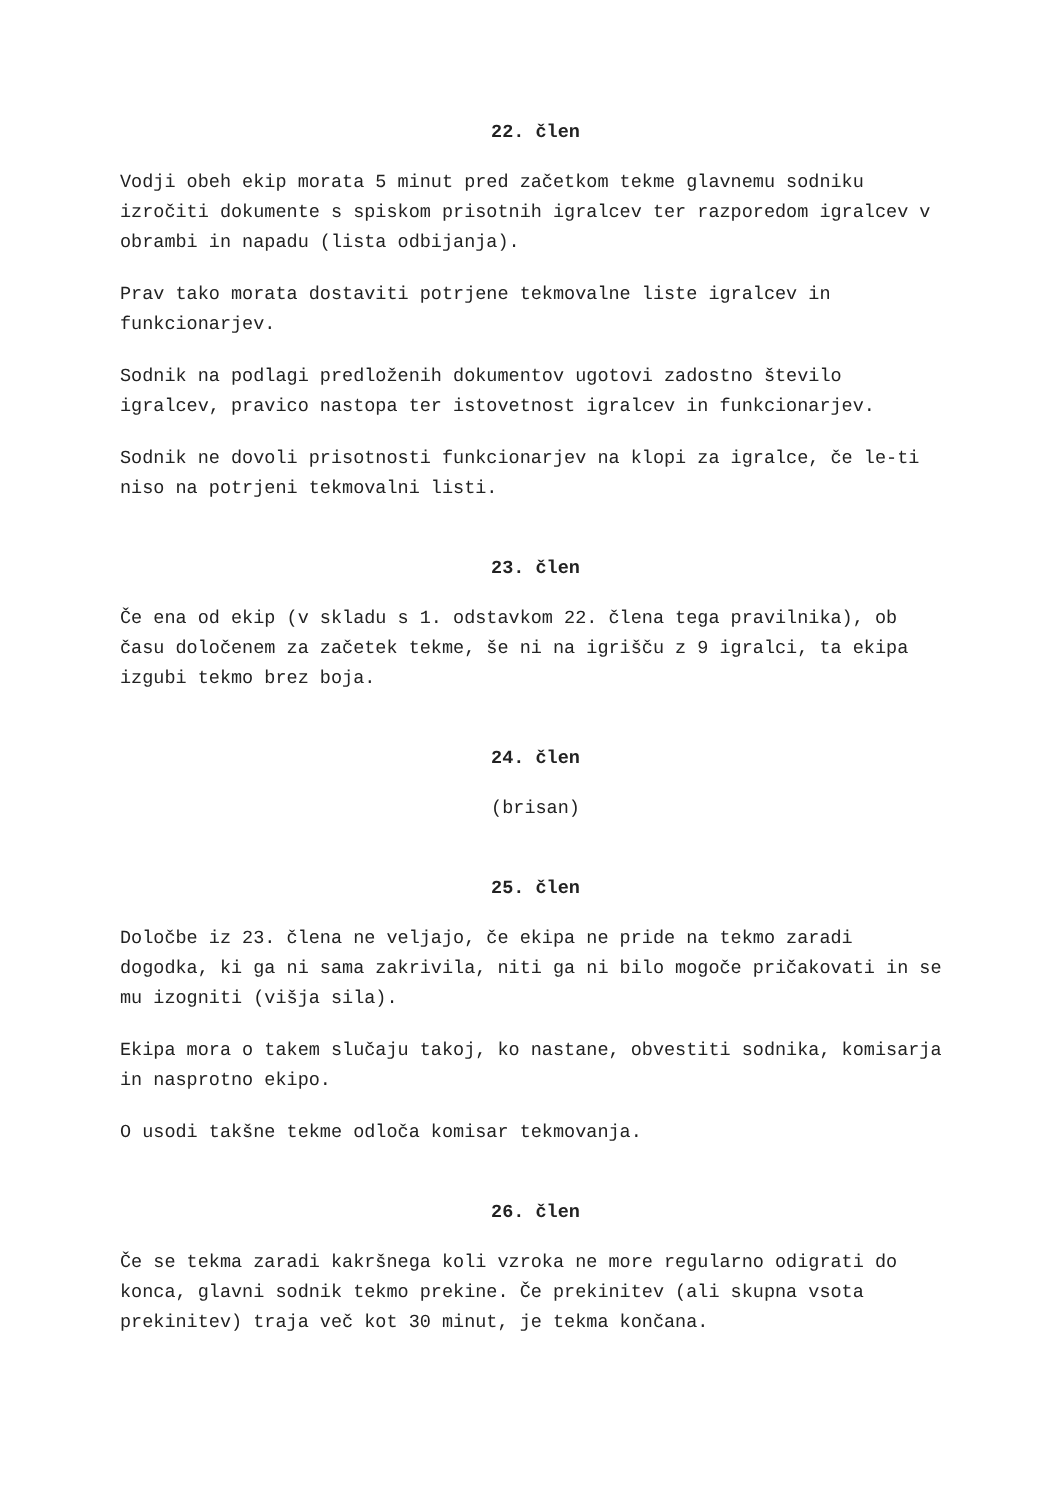22. člen
Vodji obeh ekip morata 5 minut pred začetkom tekme glavnemu sodniku izročiti dokumente s spiskom prisotnih igralcev ter razporedom igralcev v obrambi in napadu (lista odbijanja).
Prav tako morata dostaviti potrjene tekmovalne liste igralcev in funkcionarjev.
Sodnik na podlagi predloženih dokumentov ugotovi zadostno število igralcev, pravico nastopa ter istovetnost igralcev in funkcionarjev.
Sodnik ne dovoli prisotnosti funkcionarjev na klopi za igralce, če le-ti niso na potrjeni tekmovalni listi.
23. člen
Če ena od ekip (v skladu s 1. odstavkom 22. člena tega pravilnika), ob času določenem za začetek tekme, še ni na igrišču z 9 igralci, ta ekipa izgubi tekmo brez boja.
24. člen
(brisan)
25. člen
Določbe iz 23. člena ne veljajo, če ekipa ne pride na tekmo zaradi dogodka, ki ga ni sama zakrivila, niti ga ni bilo mogoče pričakovati in se mu izogniti (višja sila).
Ekipa mora o takem slučaju takoj, ko nastane, obvestiti sodnika, komisarja in nasprotno ekipo.
O usodi takšne tekme odloča komisar tekmovanja.
26. člen
Če se tekma zaradi kakršnega koli vzroka ne more regularno odigrati do konca, glavni sodnik tekmo prekine. Če prekinitev (ali skupna vsota prekinitev) traja več kot 30 minut, je tekma končana.